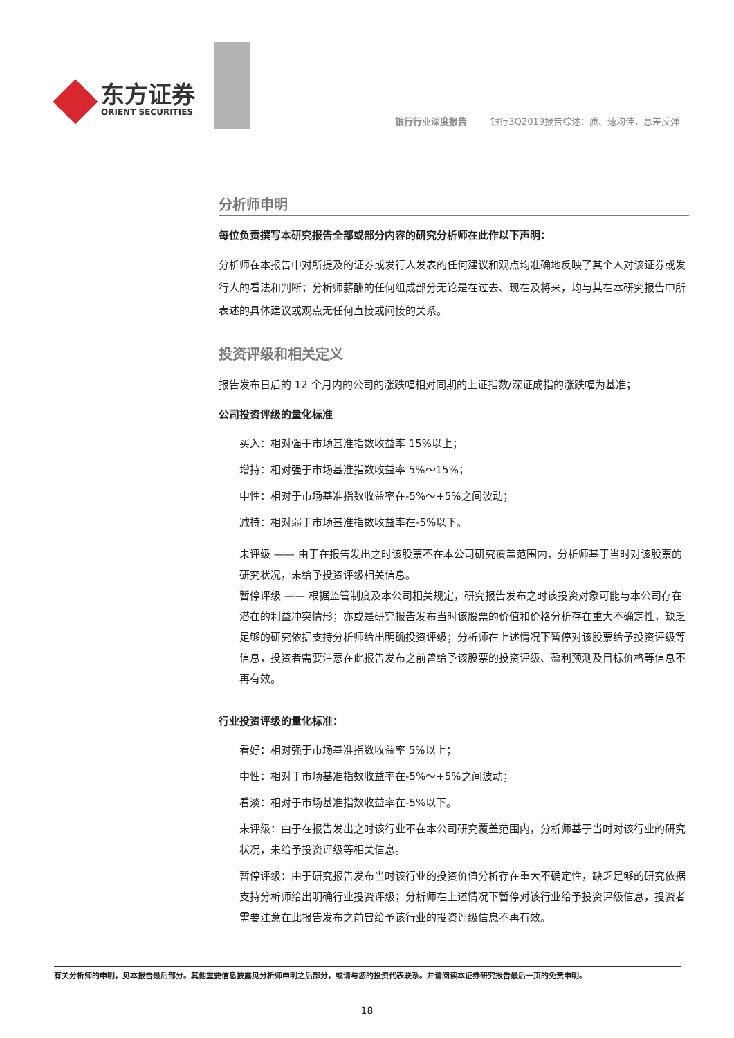东方证券
ORIENT SECURITIES
银行行业深度报告 —— 银行3Q2019报告综述：质、速均佳，息差反弹
分析师申明
每位负责撰写本研究报告全部或部分内容的研究分析师在此作以下声明：
分析师在本报告中对所提及的证券或发行人发表的任何建议和观点均准确地反映了其个人对该证券或发行人的看法和判断；分析师薪酬的任何组成部分无论是在过去、现在及将来，均与其在本研究报告中所表述的具体建议或观点无任何直接或间接的关系。
投资评级和相关定义
报告发布日后的 12 个月内的公司的涨跌幅相对同期的上证指数/深证成指的涨跌幅为基准；
公司投资评级的量化标准
买入：相对强于市场基准指数收益率 15%以上；
增持：相对强于市场基准指数收益率 5%～15%；
中性：相对于市场基准指数收益率在-5%～+5%之间波动；
减持：相对弱于市场基准指数收益率在-5%以下。
未评级 —— 由于在报告发出之时该股票不在本公司研究覆盖范围内，分析师基于当时对该股票的研究状况，未给予投资评级相关信息。
暂停评级 —— 根据监管制度及本公司相关规定，研究报告发布之时该投资对象可能与本公司存在潜在的利益冲突情形；亦或是研究报告发布当时该股票的价值和价格分析存在重大不确定性，缺乏足够的研究依据支持分析师给出明确投资评级；分析师在上述情况下暂停对该股票给予投资评级等信息，投资者需要注意在此报告发布之前曾给予该股票的投资评级、盈利预测及目标价格等信息不再有效。
行业投资评级的量化标准：
看好：相对强于市场基准指数收益率 5%以上；
中性：相对于市场基准指数收益率在-5%～+5%之间波动；
看淡：相对于市场基准指数收益率在-5%以下。
未评级：由于在报告发出之时该行业不在本公司研究覆盖范围内，分析师基于当时对该行业的研究状况，未给予投资评级等相关信息。
暂停评级：由于研究报告发布当时该行业的投资价值分析存在重大不确定性，缺乏足够的研究依据支持分析师给出明确行业投资评级；分析师在上述情况下暂停对该行业给予投资评级信息，投资者需要注意在此报告发布之前曾给予该行业的投资评级信息不再有效。
有关分析师的申明，见本报告最后部分。其他重要信息披露见分析师申明之后部分，或请与您的投资代表联系。并请阅读本证券研究报告最后一页的免责申明。
18